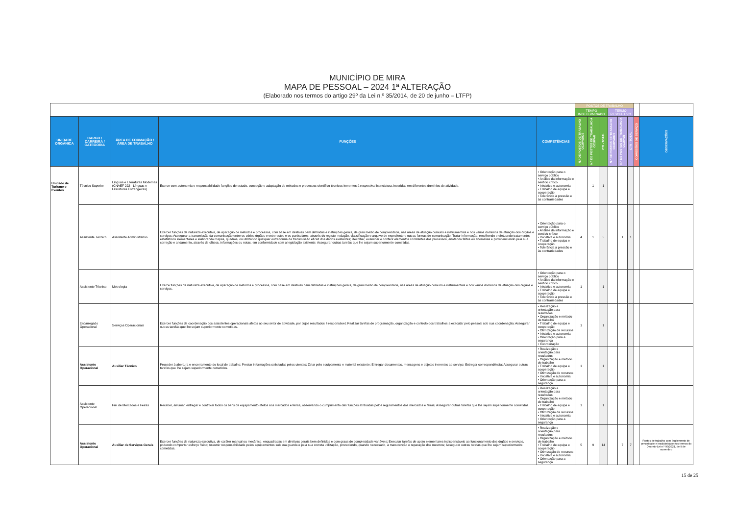MUNICÍPIO DE MIRA
MAPA DE PESSOAL – 2024 1ª ALTERAÇÃO
(Elaborado nos termos do artigo 29º da Lei n.º 35/2014, de 20 de junho – LTFP)
| | | | | | POSTOS DE TRABALHO | | | | | | | |
| | | | | | TEMPO INDETERMINADO | | | TERMO RESOLUTIVO | | | | |
| UNIDADE ORGÂNICA | CARGO / CARREIRA / CATEGORIA | ÁREA DE FORMAÇÃO / ÁREA DE TRABALHO | FUNÇÕES | COMPETÊNCIAS | N.º DE POSTOS DE TRABALHO OCUPADOS | N.º DE POSTOS DE TRABALHO A OCUPAR | CTI - TOTAL | N.º DE POSTOS DE TRABALHO OCUPADOS | N.º DE POSTOS DE TRABALHO A OCUPAR | CTR - TOTAL | COMISSÕES DE SERVIÇO | OBSERVAÇÕES |
| Unidade de Turismo e Eventos | Técnico Superior | Línguas e Literaturas Modernas (CNAEF 222 - Línguas e Literaturas Estrangeiras) | Exerce com autonomia e responsabilidade funções de estudo, conceção e adaptação de métodos e processos científico-técnicos inerentes à respectiva licenciatura, inseridas em diferentes domínios de atividade. | • Orientação para o serviço público • Análise da informação e sentido crítico • Iniciativa e autonomia • Trabalho de equipa e cooperação • Tolerância à pressão e às contrariedades | | 1 | 1 | | | | | |
| | Assistente Técnico | Assistente Administrativo | Exercer funções de natureza executiva, de aplicação de métodos e processos, com base em diretivas bem definidas e instruções gerais, de grau médio de complexidade, nas áreas de atuação comuns e instrumentais e nos vários domínios de atuação dos órgãos e serviços; Assegurar a transmissão da comunicação entre os vários órgãos e entre estes e os particulares, através do registo, redação, classificação e arquivo de expediente e outras formas de comunicação; Tratar informação, recolhendo e efetuando tratamentos estatísticos elementares e elaborando mapas, quadros, ou utilizando qualquer outra forma de transmissão eficaz dos dados existentes; Recolher, examinar e conferir elementos constantes dos processos, anotando faltas ou anomalias e providenciando pela sua correção e andamento, através de ofícios, informações ou notas, em conformidade com a legislação existente; Assegurar outras tarefas que lhe sejam superiormente cometidas. | • Orientação para o serviço público • Análise da informação e sentido crítico • Iniciativa e autonomia • Trabalho de equipa e cooperação • Tolerância à pressão e às contrariedades | 4 | 1 | 5 | | 1 | 1 | | |
| | Assistente Técnico | Metrologia | Exerce funções de natureza executiva, de aplicação de métodos e processos, com base em diretivas bem definidas e instruções gerais, de grau médio de complexidade, nas áreas de atuação comuns e instrumentais e nos vários domínios de atuação dos órgãos e serviços. | • Orientação para o serviço público • Análise da informação e sentido crítico • Iniciativa e autonomia • Trabalho de equipa e cooperação • Tolerância à pressão e às contrariedades | 1 | | 1 | | | | | |
| | Encarregado Operacional | Serviços Operacionais | Exercer funções de coordenação dos assistentes operacionais afetos ao seu setor de atividade, por cujos resultados é responsável; Realizar tarefas de programação, organização e controlo dos trabalhos a executar pelo pessoal sob sua coordenação; Assegurar outras tarefas que lhe sejam superiormente cometidas. | • Realização e orientação para resultados • Organização e método de trabalho • Trabalho de equipa e cooperação • Otimização de recursos • Iniciativa e autonomia • Orientação para a segurança • Coordenação | 1 | | 1 | | | | | |
| | Assistente Operacional | Auxiliar Técnico | Proceder à abertura e encerramento do local de trabalho; Prestar informações solicitadas pelos utentes; Zelar pelo equipamento e material existente; Entregar documentos, mensagens e objetos inerentes ao serviço; Entregar correspondência; Assegurar outras tarefas que lhe sejam superiormente cometidas. | • Realização e orientação para resultados • Organização e método de trabalho • Trabalho de equipa e cooperação • Otimização de recursos • Iniciativa e autonomia • Orientação para a segurança | 1 | | 1 | | | | | |
| | Assistente Operacional | Fiel de Mercados e Feiras | Receber, arrumar, entregar e controlar todos os bens de equipamento afetos aos mercados e feiras, observando o cumprimento das funções atribuídas pelos regulamentos dos mercados e feiras; Assegurar outras tarefas que lhe sejam superiormente cometidas. | • Realização e orientação para resultados • Organização e método de trabalho • Trabalho de equipa e cooperação • Otimização de recursos • Iniciativa e autonomia • Orientação para a segurança | 1 | | 1 | | | | | |
| | Assistente Operacional | Auxiliar de Serviços Gerais | Exercer funções de natureza executiva, de caráter manual ou mecânico, enquadradas em diretivas gerais bem definidas e com graus de complexidade variáveis; Executar tarefas de apoio elementares indispensáveis ao funcionamento dos órgãos e serviços, podendo comportar esforço físico; Assumir responsabilidade pelos equipamentos sob sua guarda e pela sua correta utilização, procedendo, quando necessário, à manutenção e reparação dos mesmos; Assegurar outras tarefas que lhe sejam superiormente cometidas. | • Realização e orientação para resultados • Organização e método de trabalho • Trabalho de equipa e cooperação • Otimização de recursos • Iniciativa e autonomia • Orientação para a segurança | 5 | 9 | 14 | | 7 | 7 | | Postos de trabalho com Suplemento de penosidade e insalubridade nos termos do Decreto-Lei n.º 93/2021, de 9 de novembro |
15 de 25